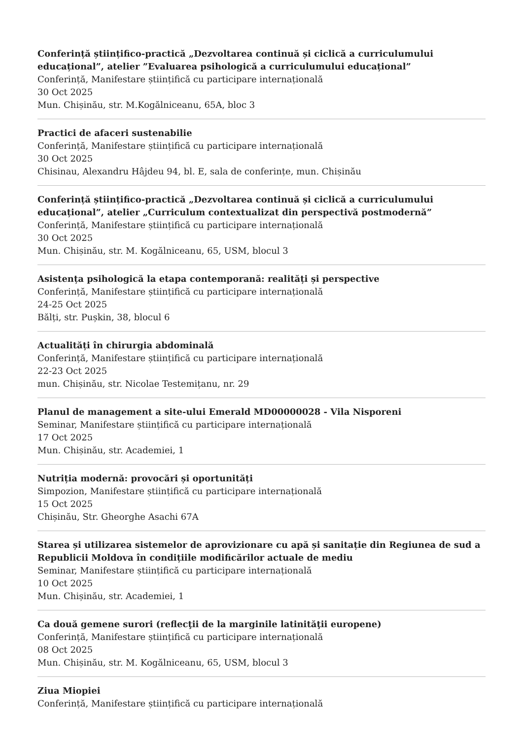Conferință științifico-practică „Dezvoltarea continuă și ciclică a curriculumului educațional”, atelier ”Evaluarea psihologică a curriculumului educațional”
Conferință, Manifestare științifică cu participare internațională
30 Oct 2025
Mun. Chișinău, str. M.Kogălniceanu, 65A, bloc 3
Practici de afaceri sustenabilie
Conferință, Manifestare științifică cu participare internațională
30 Oct 2025
Chisinau, Alexandru Hâjdeu 94, bl. E, sala de conferințe, mun. Chișinău
Conferință științifico-practică „Dezvoltarea continuă și ciclică a curriculumului educațional”, atelier „Curriculum contextualizat din perspectivă postmodernă”
Conferință, Manifestare științifică cu participare internațională
30 Oct 2025
Mun. Chișinău, str. M. Kogălniceanu, 65, USM, blocul 3
Asistența psihologică la etapa contemporană: realități și perspective
Conferință, Manifestare științifică cu participare internațională
24-25 Oct 2025
Bălți, str. Pușkin, 38, blocul 6
Actualități în chirurgia abdominală
Conferință, Manifestare științifică cu participare internațională
22-23 Oct 2025
mun. Chișinău, str. Nicolae Testemițanu, nr. 29
Planul de management a site-ului Emerald MD00000028 - Vila Nisporeni
Seminar, Manifestare științifică cu participare internațională
17 Oct 2025
Mun. Chișinău, str. Academiei, 1
Nutriția modernă: provocări și oportunități
Simpozion, Manifestare științifică cu participare internațională
15 Oct 2025
Chișinău, Str. Gheorghe Asachi 67A
Starea și utilizarea sistemelor de aprovizionare cu apă și sanitație din Regiunea de sud a Republicii Moldova în condițiile modificărilor actuale de mediu
Seminar, Manifestare științifică cu participare internațională
10 Oct 2025
Mun. Chișinău, str. Academiei, 1
Ca două gemene surori (reflecţii de la marginile latinităţii europene)
Conferință, Manifestare științifică cu participare internațională
08 Oct 2025
Mun. Chișinău, str. M. Kogălniceanu, 65, USM, blocul 3
Ziua Miopiei
Conferință, Manifestare științifică cu participare internațională